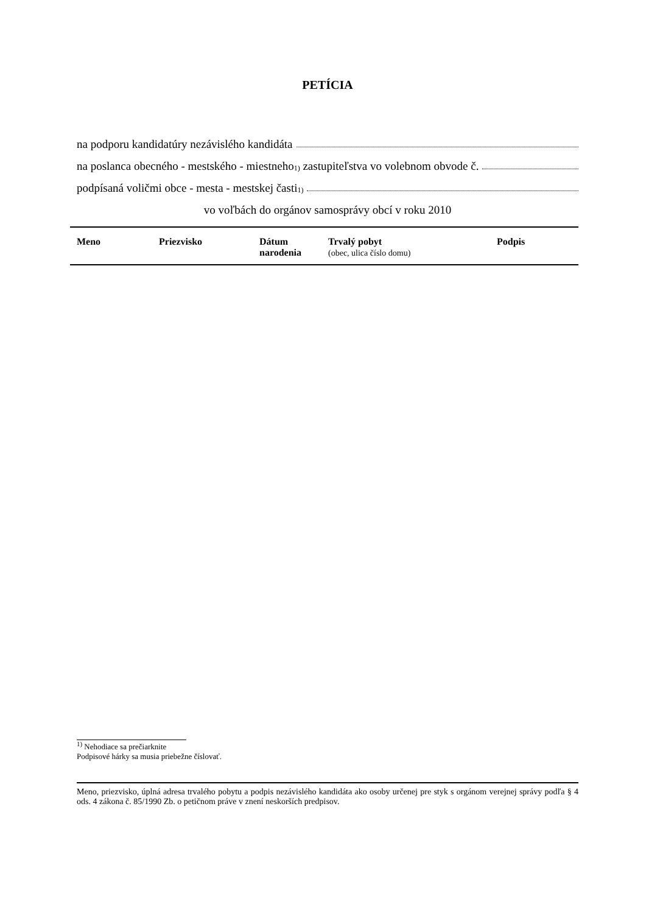PETÍCIA
na podporu kandidatúry nezávislého kandidáta
na poslanca obecného - mestského - miestneho<sup>1)</sup> zastupiteľstva vo volebnom obvode č.
podpísaná voličmi obce - mesta - mestskej časti <sup>1)</sup>
vo voľbách do orgánov samosprávy obcí v roku 2010
| Meno | Priezvisko | Dátum narodenia | Trvalý pobyt (obec, ulica číslo domu) | Podpis |
| --- | --- | --- | --- | --- |
<sup>1)</sup> Nehodiace sa prečiarknite
Podpisové hárky sa musia priebežne číslovať.
Meno, priezvisko, úplná adresa trvalého pobytu a podpis nezávislého kandidáta ako osoby určenej pre styk s orgánom verejnej správy podľa § 4 ods. 4 zákona č. 85/1990 Zb. o petičnom práve v znení neskorších predpisov.